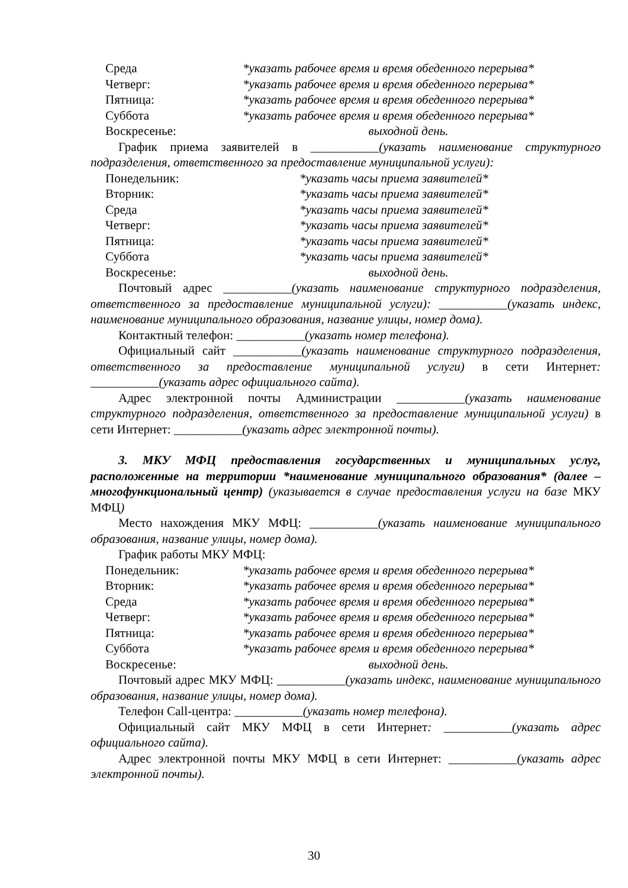Среда *указать рабочее время и время обеденного перерыва*
Четверг: *указать рабочее время и время обеденного перерыва*
Пятница: *указать рабочее время и время обеденного перерыва*
Суббота *указать рабочее время и время обеденного перерыва*
Воскресенье: выходной день.
График приема заявителей в ___________(указать наименование структурного подразделения, ответственного за предоставление муниципальной услуги):
Понедельник: *указать часы приема заявителей*
Вторник: *указать часы приема заявителей*
Среда *указать часы приема заявителей*
Четверг: *указать часы приема заявителей*
Пятница: *указать часы приема заявителей*
Суббота *указать часы приема заявителей*
Воскресенье: выходной день.
Почтовый адрес ___________(указать наименование структурного подразделения, ответственного за предоставление муниципальной услуги): ___________(указать индекс, наименование муниципального образования, название улицы, номер дома).
Контактный телефон: ___________(указать номер телефона).
Официальный сайт ___________(указать наименование структурного подразделения, ответственного за предоставление муниципальной услуги) в сети Интернет: ___________(указать адрес официального сайта).
Адрес электронной почты Администрации ___________(указать наименование структурного подразделения, ответственного за предоставление муниципальной услуги) в сети Интернет: ___________(указать адрес электронной почты).
3. МКУ МФЦ предоставления государственных и муниципальных услуг, расположенные на территории *наименование муниципального образования* (далее – многофункциональный центр) (указывается в случае предоставления услуги на базе МКУ МФЦ)
Место нахождения МКУ МФЦ: ___________(указать наименование муниципального образования, название улицы, номер дома).
График работы МКУ МФЦ:
Понедельник: *указать рабочее время и время обеденного перерыва*
Вторник: *указать рабочее время и время обеденного перерыва*
Среда *указать рабочее время и время обеденного перерыва*
Четверг: *указать рабочее время и время обеденного перерыва*
Пятница: *указать рабочее время и время обеденного перерыва*
Суббота *указать рабочее время и время обеденного перерыва*
Воскресенье: выходной день.
Почтовый адрес МКУ МФЦ: ___________(указать индекс, наименование муниципального образования, название улицы, номер дома).
Телефон Call-центра: ___________(указать номер телефона).
Официальный сайт МКУ МФЦ в сети Интернет: ___________(указать адрес официального сайта).
Адрес электронной почты МКУ МФЦ в сети Интернет: ___________(указать адрес электронной почты).
30